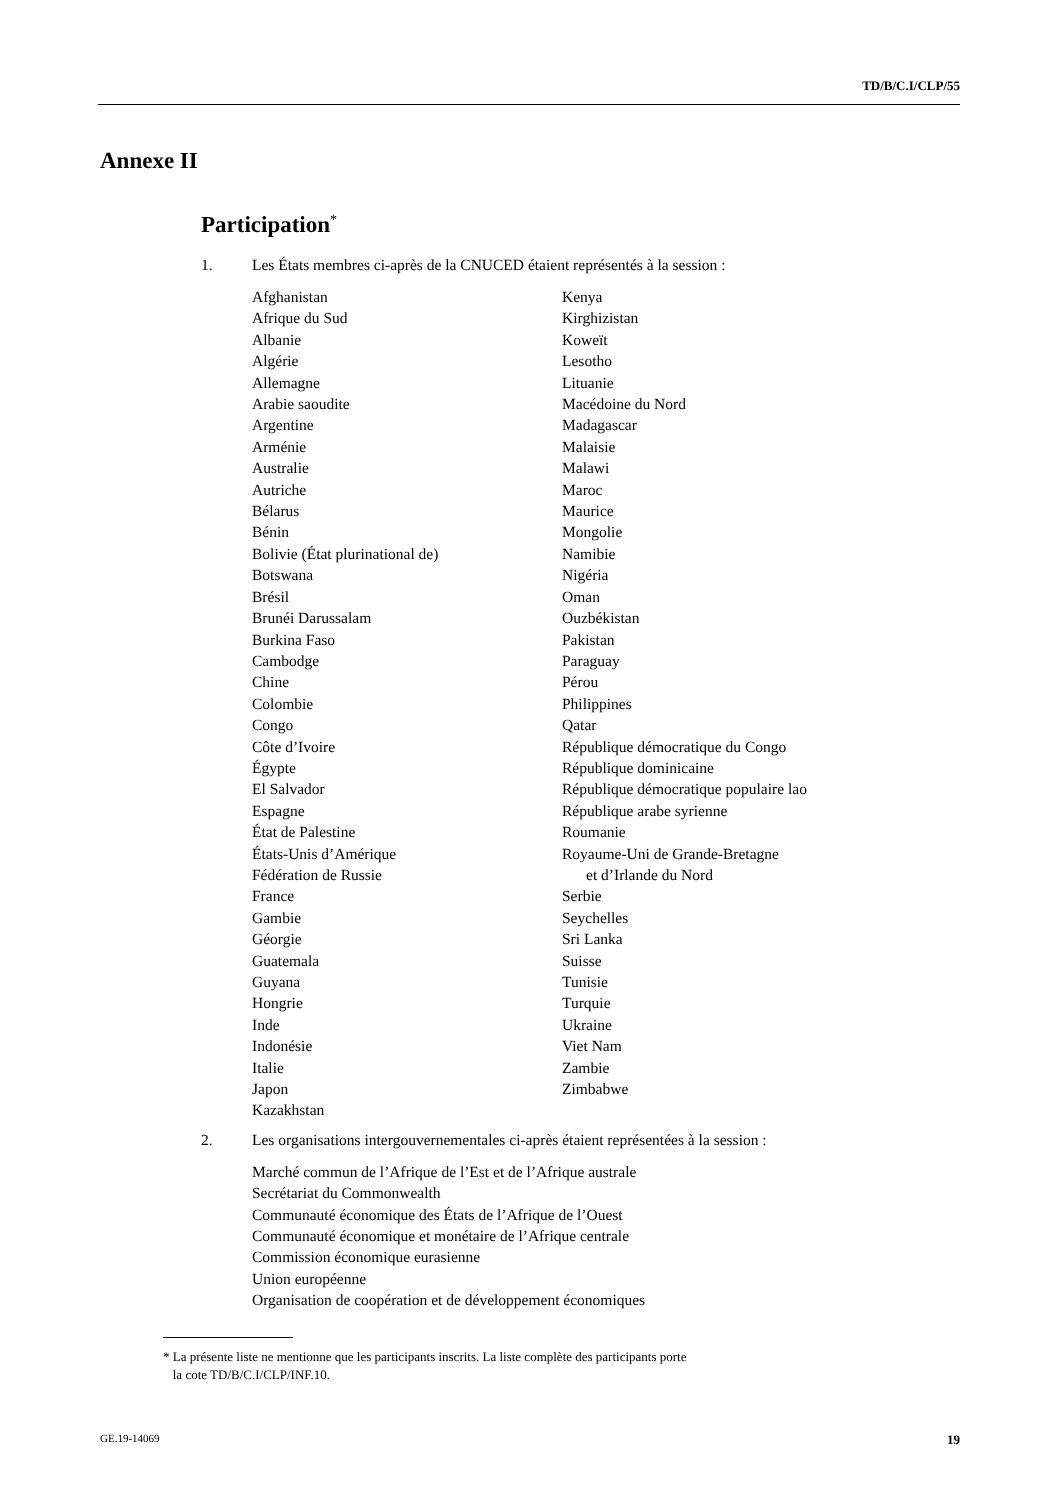TD/B/C.I/CLP/55
Annexe II
Participation*
1. Les États membres ci-après de la CNUCED étaient représentés à la session :
Afghanistan
Afrique du Sud
Albanie
Algérie
Allemagne
Arabie saoudite
Argentine
Arménie
Australie
Autriche
Bélarus
Bénin
Bolivie (État plurinational de)
Botswana
Brésil
Brunéi Darussalam
Burkina Faso
Cambodge
Chine
Colombie
Congo
Côte d’Ivoire
Égypte
El Salvador
Espagne
État de Palestine
États-Unis d’Amérique
Fédération de Russie
France
Gambie
Géorgie
Guatemala
Guyana
Hongrie
Inde
Indonésie
Italie
Japon
Kazakhstan
Kenya
Kirghizistan
Koweït
Lesotho
Lituanie
Macédoine du Nord
Madagascar
Malaisie
Malawi
Maroc
Maurice
Mongolie
Namibie
Nigéria
Oman
Ouzbékistan
Pakistan
Paraguay
Pérou
Philippines
Qatar
République démocratique du Congo
République dominicaine
République démocratique populaire lao
République arabe syrienne
Roumanie
Royaume-Uni de Grande-Bretagne
et d’Irlande du Nord
Serbie
Seychelles
Sri Lanka
Suisse
Tunisie
Turquie
Ukraine
Viet Nam
Zambie
Zimbabwe
2. Les organisations intergouvernementales ci-après étaient représentées à la session :
Marché commun de l’Afrique de l’Est et de l’Afrique australe
Secrétariat du Commonwealth
Communauté économique des États de l’Afrique de l’Ouest
Communauté économique et monétaire de l’Afrique centrale
Commission économique eurasienne
Union européenne
Organisation de coopération et de développement économiques
* La présente liste ne mentionne que les participants inscrits. La liste complète des participants porte
la cote TD/B/C.I/CLP/INF.10.
GE.19-14069 19